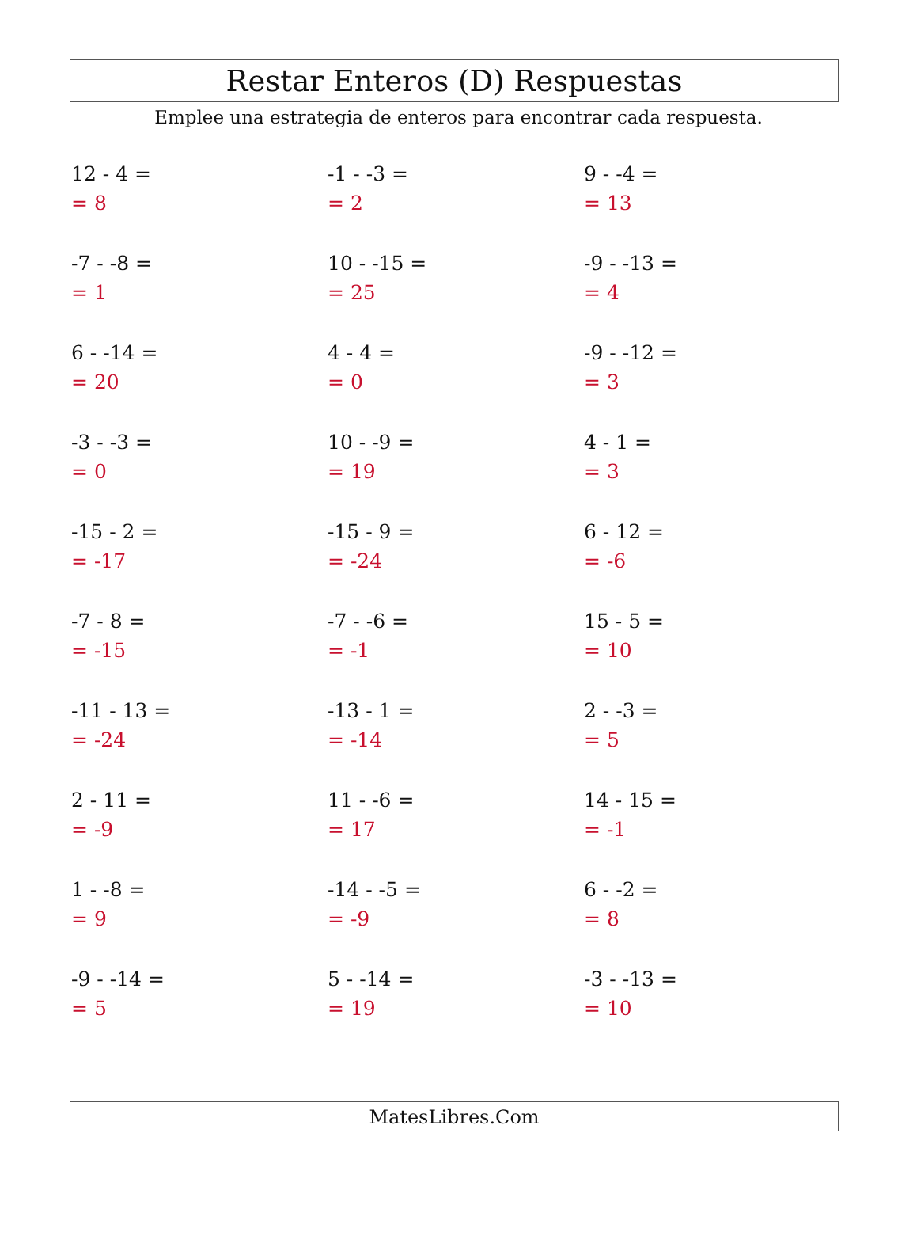Restar Enteros (D) Respuestas
Emplee una estrategia de enteros para encontrar cada respuesta.
12 - 4 =
= 8
-1 - -3 =
= 2
9 - -4 =
= 13
-7 - -8 =
= 1
10 - -15 =
= 25
-9 - -13 =
= 4
6 - -14 =
= 20
4 - 4 =
= 0
-9 - -12 =
= 3
-3 - -3 =
= 0
10 - -9 =
= 19
4 - 1 =
= 3
-15 - 2 =
= -17
-15 - 9 =
= -24
6 - 12 =
= -6
-7 - 8 =
= -15
-7 - -6 =
= -1
15 - 5 =
= 10
-11 - 13 =
= -24
-13 - 1 =
= -14
2 - -3 =
= 5
2 - 11 =
= -9
11 - -6 =
= 17
14 - 15 =
= -1
1 - -8 =
= 9
-14 - -5 =
= -9
6 - -2 =
= 8
-9 - -14 =
= 5
5 - -14 =
= 19
-3 - -13 =
= 10
MatesLibres.Com